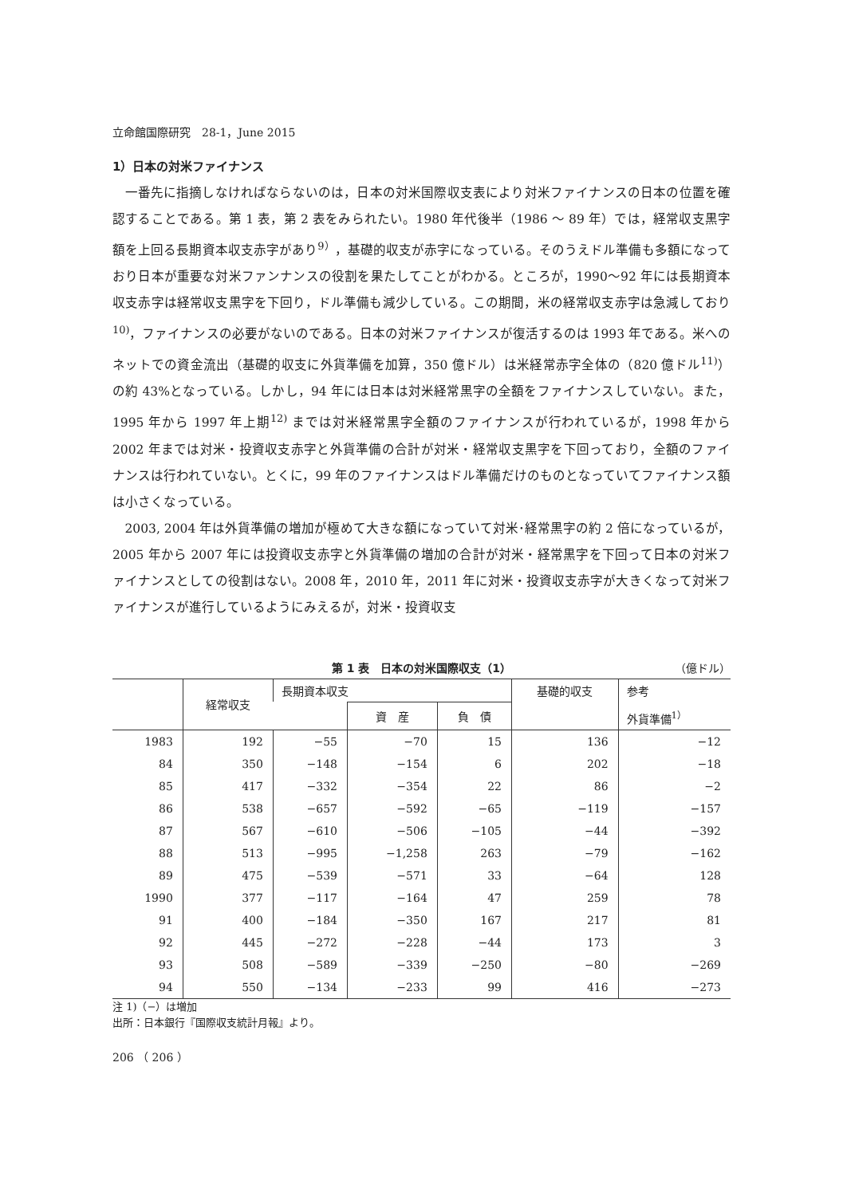立命館国際研究　28-1，June 2015
1）日本の対米ファイナンス
一番先に指摘しなければならないのは，日本の対米国際収支表により対米ファイナンスの日本の位置を確認することである。第 1 表，第 2 表をみられたい。1980 年代後半（1986 〜 89 年）では，経常収支黒字額を上回る長期資本収支赤字があり<sup>9）</sup>，基礎的収支が赤字になっている。そのうえドル準備も多額になっており日本が重要な対米ファンナンスの役割を果たしてことがわかる。ところが，1990〜92 年には長期資本収支赤字は経常収支黒字を下回り，ドル準備も減少している。この期間，米の経常収支赤字は急減しており<sup>10)</sup>，ファイナンスの必要がないのである。日本の対米ファイナンスが復活するのは 1993 年である。米へのネットでの資金流出（基礎的収支に外貨準備を加算，350 億ドル）は米経常赤字全体の（820 億ドル<sup>11)</sup>）の約 43%となっている。しかし，94 年には日本は対米経常黒字の全額をファイナンスしていない。また，1995 年から 1997 年上期<sup>12)</sup> までは対米経常黒字全額のファイナンスが行われているが，1998 年から 2002 年までは対米・投資収支赤字と外貨準備の合計が対米・経常収支黒字を下回っており，全額のファイナンスは行われていない。とくに，99 年のファイナンスはドル準備だけのものとなっていてファイナンス額は小さくなっている。
2003, 2004 年は外貨準備の増加が極めて大きな額になっていて対米･経常黒字の約 2 倍になっているが，2005 年から 2007 年には投資収支赤字と外貨準備の増加の合計が対米・経常黒字を下回って日本の対米ファイナンスとしての役割はない。2008 年，2010 年，2011 年に対米・投資収支赤字が大きくなって対米ファイナンスが進行しているようにみえるが，対米・投資収支
第 1 表　日本の対米国際収支（1） （億ドル）
| | 経常収支 | 長期資本収支 | | | 基礎的収支 | 参考 |
| --- | --- | --- | --- | --- | --- | --- |
| | | | 資 産 | 負 債 | | 外貨準備<sup>1）</sup> |
| 1983 | 192 | −55 | −70 | 15 | 136 | −12 |
| 84 | 350 | −148 | −154 | 6 | 202 | −18 |
| 85 | 417 | −332 | −354 | 22 | 86 | −2 |
| 86 | 538 | −657 | −592 | −65 | −119 | −157 |
| 87 | 567 | −610 | −506 | −105 | −44 | −392 |
| 88 | 513 | −995 | −1,258 | 263 | −79 | −162 |
| 89 | 475 | −539 | −571 | 33 | −64 | 128 |
| 1990 | 377 | −117 | −164 | 47 | 259 | 78 |
| 91 | 400 | −184 | −350 | 167 | 217 | 81 |
| 92 | 445 | −272 | −228 | −44 | 173 | 3 |
| 93 | 508 | −589 | −339 | −250 | −80 | −269 |
| 94 | 550 | −134 | −233 | 99 | 416 | −273 |
注 1)（−）は増加
出所：日本銀行『国際収支統計月報』より。
206 （ 206 ）